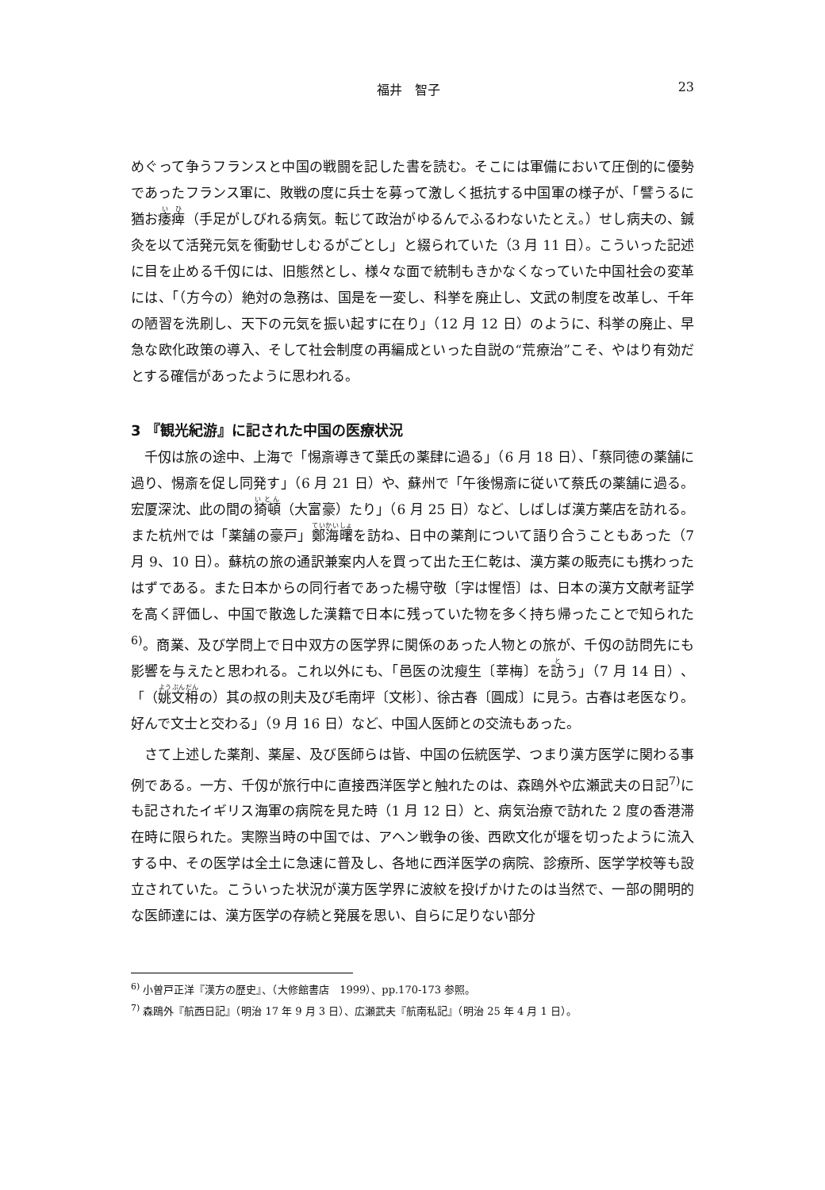福井　智子 23
めぐって争うフランスと中国の戦闘を記した書を読む。そこには軍備において圧倒的に優勢であったフランス軍に、敗戦の度に兵士を募って激しく抵抗する中国軍の様子が、「譬うるに猶お痿痺（手足がしびれる病気。転じて政治がゆるんでふるわないたとえ。）せし病夫の、鍼灸を以て活発元気を衝動せしむるがごとし」と綴られていた（3 月 11 日）。こういった記述に目を止める千仭には、旧態然とし、様々な面で統制もきかなくなっていた中国社会の変革には、「（方今の）絶対の急務は、国是を一変し、科挙を廃止し、文武の制度を改革し、千年の陋習を洗刷し、天下の元気を振い起すに在り」（12 月 12 日）のように、科挙の廃止、早急な欧化政策の導入、そして社会制度の再編成といった自説の“荒療治”こそ、やはり有効だとする確信があったように思われる。
3 『観光紀游』に記された中国の医療状況
千仭は旅の途中、上海で「惕斎導きて葉氏の薬肆に過る」（6 月 18 日）、「蔡同徳の薬舗に過り、惕斎を促し同発す」（6 月 21 日）や、蘇州で「午後惕斎に従いて蔡氏の薬舗に過る。宏厦深沈、此の間の猗頓（大富豪）たり」（6 月 25 日）など、しばしば漢方薬店を訪れる。また杭州では「薬舗の豪戸」鄭海曙を訪ね、日中の薬剤について語り合うこともあった（7 月 9、10 日）。蘇杭の旅の通訳兼案内人を買って出た王仁乾は、漢方薬の販売にも携わったはずである。また日本からの同行者であった楊守敬〔字は惺悟〕は、日本の漢方文献考証学を高く評価し、中国で散逸した漢籍で日本に残っていた物を多く持ち帰ったことで知られた<sup>6)</sup>。商業、及び学問上で日中双方の医学界に関係のあった人物との旅が、千仭の訪問先にも影響を与えたと思われる。これ以外にも、「邑医の沈瘦生〔莘梅〕を訪う」（7 月 14 日）、「（姚文枏の）其の叔の則夫及び毛南坪〔文彬〕、徐古春〔圓成〕に見う。古春は老医なり。好んで文士と交わる」（9 月 16 日）など、中国人医師との交流もあった。
さて上述した薬剤、薬屋、及び医師らは皆、中国の伝統医学、つまり漢方医学に関わる事例である。一方、千仭が旅行中に直接西洋医学と触れたのは、森鴎外や広瀬武夫の日記<sup>7)</sup>にも記されたイギリス海軍の病院を見た時（1 月 12 日）と、病気治療で訪れた 2 度の香港滞在時に限られた。実際当時の中国では、アヘン戦争の後、西欧文化が堰を切ったように流入する中、その医学は全土に急速に普及し、各地に西洋医学の病院、診療所、医学学校等も設立されていた。こういった状況が漢方医学界に波紋を投げかけたのは当然で、一部の開明的な医師達には、漢方医学の存続と発展を思い、自らに足りない部分
<sup>6)</sup> 小曽戸正洋『漢方の歴史』、（大修館書店　1999）、pp.170-173 参照。
<sup>7)</sup> 森鴎外『航西日記』（明治 17 年 9 月 3 日）、広瀬武夫『航南私記』（明治 25 年 4 月 1 日）。